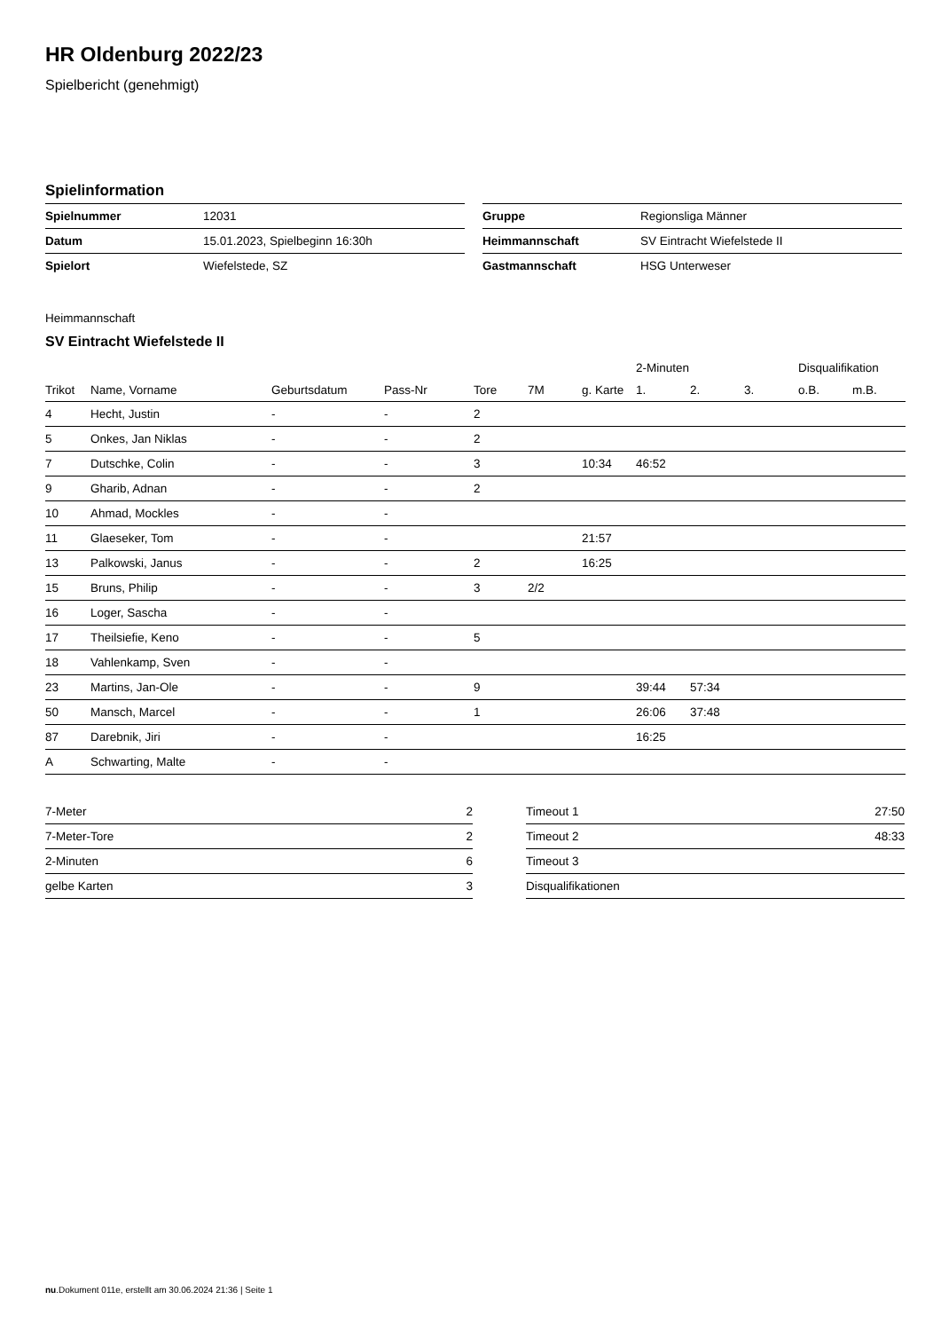HR Oldenburg 2022/23
Spielbericht (genehmigt)
Spielinformation
| Spielnummer | 12031 |
| Datum | 15.01.2023, Spielbeginn 16:30h |
| Spielort | Wiefelstede, SZ |
| Gruppe | Regionsliga Männer |
| Heimmannschaft | SV Eintracht Wiefelstede II |
| Gastmannschaft | HSG Unterweser |
Heimmannschaft
SV Eintracht Wiefelstede II
| | | | | | | | 2-Minuten | | | Disqualifikation | |
| --- | --- | --- | --- | --- | --- | --- | --- | --- | --- | --- | --- |
| Trikot | Name, Vorname | Geburtsdatum | Pass-Nr | Tore | 7M | g. Karte | 1. | 2. | 3. | o.B. | m.B. |
| 4 | Hecht, Justin | - | - | 2 | | | | | | | |
| 5 | Onkes, Jan Niklas | - | - | 2 | | | | | | | |
| 7 | Dutschke, Colin | - | - | 3 | | 10:34 | 46:52 | | | | |
| 9 | Gharib, Adnan | - | - | 2 | | | | | | | |
| 10 | Ahmad, Mockles | - | - | | | | | | | | |
| 11 | Glaeseker, Tom | - | - | | | 21:57 | | | | | |
| 13 | Palkowski, Janus | - | - | 2 | | 16:25 | | | | | |
| 15 | Bruns, Philip | - | - | 3 | 2/2 | | | | | | |
| 16 | Loger, Sascha | - | - | | | | | | | | |
| 17 | Theilsiefie, Keno | - | - | 5 | | | | | | | |
| 18 | Vahlenkamp, Sven | - | - | | | | | | | | |
| 23 | Martins, Jan-Ole | - | - | 9 | | | 39:44 | 57:34 | | | |
| 50 | Mansch, Marcel | - | - | 1 | | | 26:06 | 37:48 | | | |
| 87 | Darebnik, Jiri | - | - | | | | 16:25 | | | | |
| A | Schwarting, Malte | - | - | | | | | | | | |
| 7-Meter | 2 |
| 7-Meter-Tore | 2 |
| 2-Minuten | 6 |
| gelbe Karten | 3 |
| Timeout 1 | 27:50 |
| Timeout 2 | 48:33 |
| Timeout 3 | |
| Disqualifikationen | |
nu.Dokument 011e, erstellt am 30.06.2024 21:36 | Seite 1